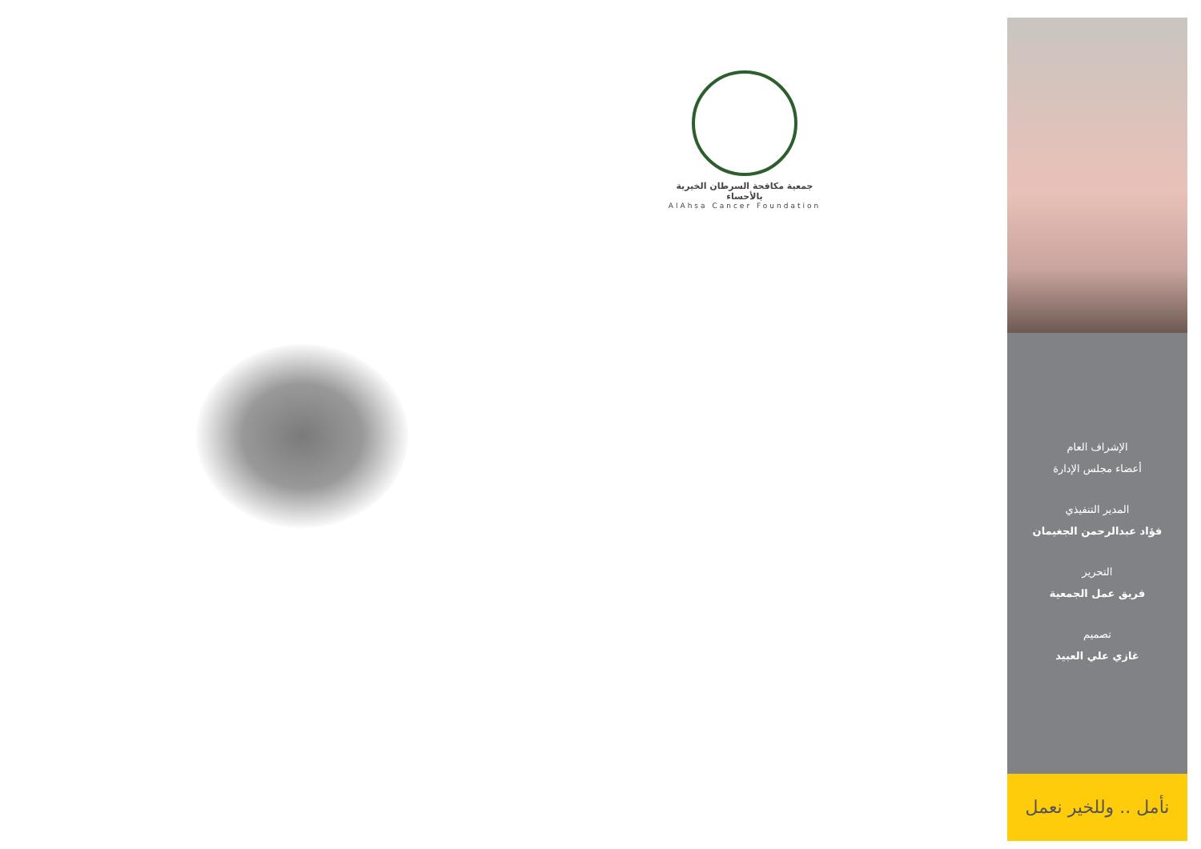جمعية مكافحة السرطان الخيرية بالأحساء
AlAhsa Cancer Foundation
الإشراف العام
أعضاء مجلس الإدارة
المدير التنفيذي
فؤاد عبدالرحمن الجغيمان
التحرير
فريق عمل الجمعية
تصميم
غازي علي العبيد
نأمل .. وللخير نعمل